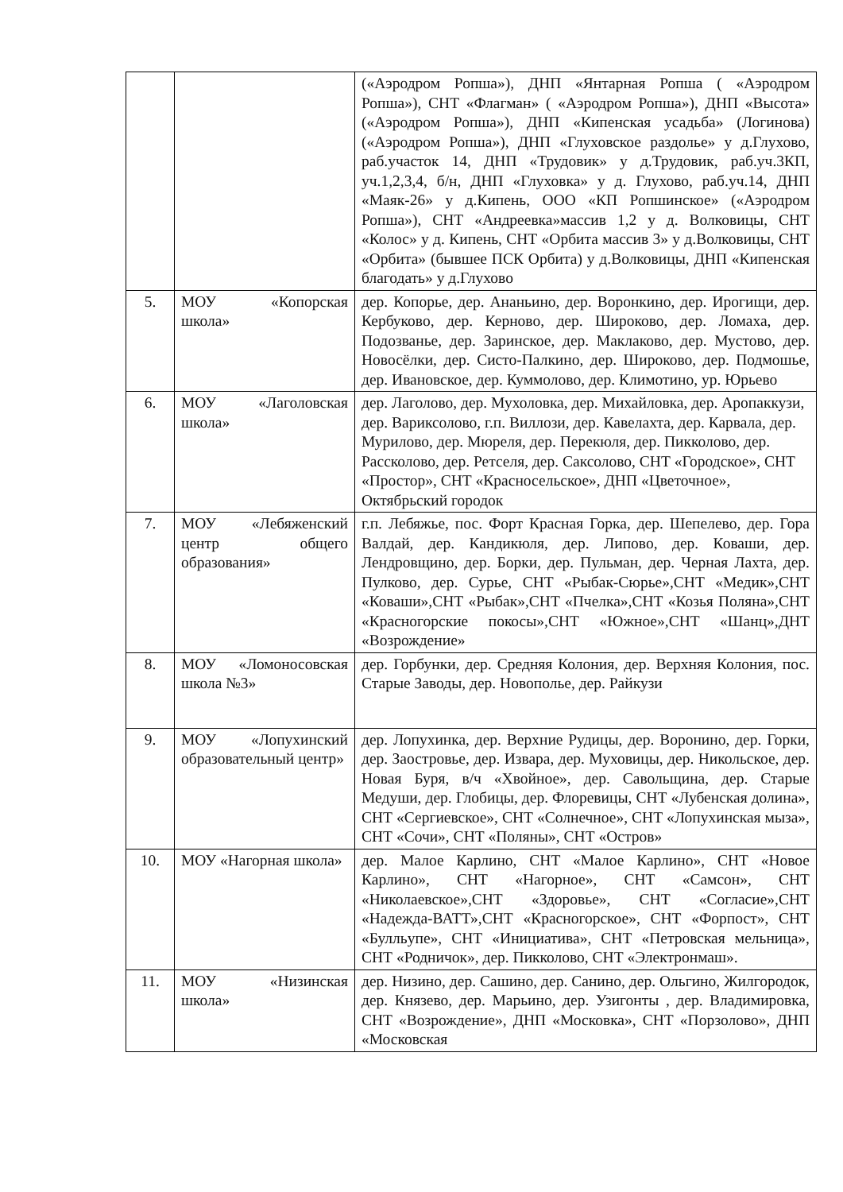| | | («Аэродром Ропша»), ДНП «Янтарная Ропша ( «Аэродром Ропша»), СНТ «Флагман» ( «Аэродром Ропша»), ДНП «Высота» («Аэродром Ропша»), ДНП «Кипенская усадьба» (Логинова) («Аэродром Ропша»), ДНП «Глуховское раздолье» у д.Глухово, раб.участок 14, ДНП «Трудовик» у д.Трудовик, раб.уч.3КП, уч.1,2,3,4, б/н, ДНП «Глуховка» у д. Глухово, раб.уч.14, ДНП «Маяк-26» у д.Кипень, ООО «КП Ропшинское» («Аэродром Ропша»), СНТ «Андреевка»массив 1,2 у д. Волковицы, СНТ «Колос» у д. Кипень, СНТ «Орбита массив 3» у д.Волковицы, СНТ «Орбита» (бывшее ПСК Орбита) у д.Волковицы, ДНП «Кипенская благодать» у д.Глухово |
| 5. | МОУ «Копорская школа» | дер. Копорье, дер. Ананьино, дер. Воронкино, дер. Ирогищи, дер. Кербуково, дер. Керново, дер. Широково, дер. Ломаха, дер. Подозванье, дер. Заринское, дер. Маклаково, дер. Мустово, дер. Новосёлки, дер. Систо-Палкино, дер. Широково, дер. Подмошье, дер. Ивановское, дер. Куммолово, дер. Климотино, ур. Юрьево |
| 6. | МОУ «Лаголовская школа» | дер. Лаголово, дер. Мухоловка, дер. Михайловка, дер. Аропаккузи, дер. Вариксолово, г.п. Виллози, дер. Кавелахта, дер. Карвала, дер. Мурилово, дер. Мюреля, дер. Перекюля, дер. Пикколово, дер. Рассколово, дер. Ретселя, дер. Саксолово, СНТ «Городское», СНТ «Простор», СНТ «Красносельское», ДНП «Цветочное», Октябрьский городок |
| 7. | МОУ «Лебяженский центр общего образования» | г.п. Лебяжье, пос. Форт Красная Горка, дер. Шепелево, дер. Гора Валдай, дер. Кандикюля, дер. Липово, дер. Коваши, дер. Лендровщино, дер. Борки, дер. Пульман, дер. Черная Лахта, дер. Пулково, дер. Сурье, СНТ «Рыбак-Сюрье»,СНТ «Медик»,СНТ «Коваши»,СНТ «Рыбак»,СНТ «Пчелка»,СНТ «Козья Поляна»,СНТ «Красногорские покосы»,СНТ «Южное»,СНТ «Шанц»,ДНТ «Возрождение» |
| 8. | МОУ «Ломоносовская школа №3» | дер. Горбунки, дер. Средняя Колония, дер. Верхняя Колония, пос. Старые Заводы, дер. Новополье, дер. Райкузи |
| 9. | МОУ «Лопухинский образовательный центр» | дер. Лопухинка, дер. Верхние Рудицы, дер. Воронино, дер. Горки, дер. Заостровье, дер. Извара, дер. Муховицы, дер. Никольское, дер. Новая Буря, в/ч «Хвойное», дер. Савольщина, дер. Старые Медуши, дер. Глобицы, дер. Флоревицы, СНТ «Лубенская долина», СНТ «Сергиевское», СНТ «Солнечное», СНТ «Лопухинская мыза», СНТ «Сочи», СНТ «Поляны», СНТ «Остров» |
| 10. | МОУ «Нагорная школа» | дер. Малое Карлино, СНТ «Малое Карлино», СНТ «Новое Карлино», СНТ «Нагорное», СНТ «Самсон», СНТ «Николаевское»,СНТ «Здоровье», СНТ «Согласие»,СНТ «Надежда-ВАТТ»,СНТ «Красногорское», СНТ «Форпост», СНТ «Булльупе», СНТ «Инициатива», СНТ «Петровская мельница», СНТ «Родничок», дер. Пикколово, СНТ «Электронмаш». |
| 11. | МОУ «Низинская школа» | дер. Низино, дер. Сашино, дер. Санино, дер. Ольгино, Жилгородок, дер. Князево, дер. Марьино, дер. Узигонты , дер. Владимировка, СНТ «Возрождение», ДНП «Московка», СНТ «Порзолово», ДНП «Московская |